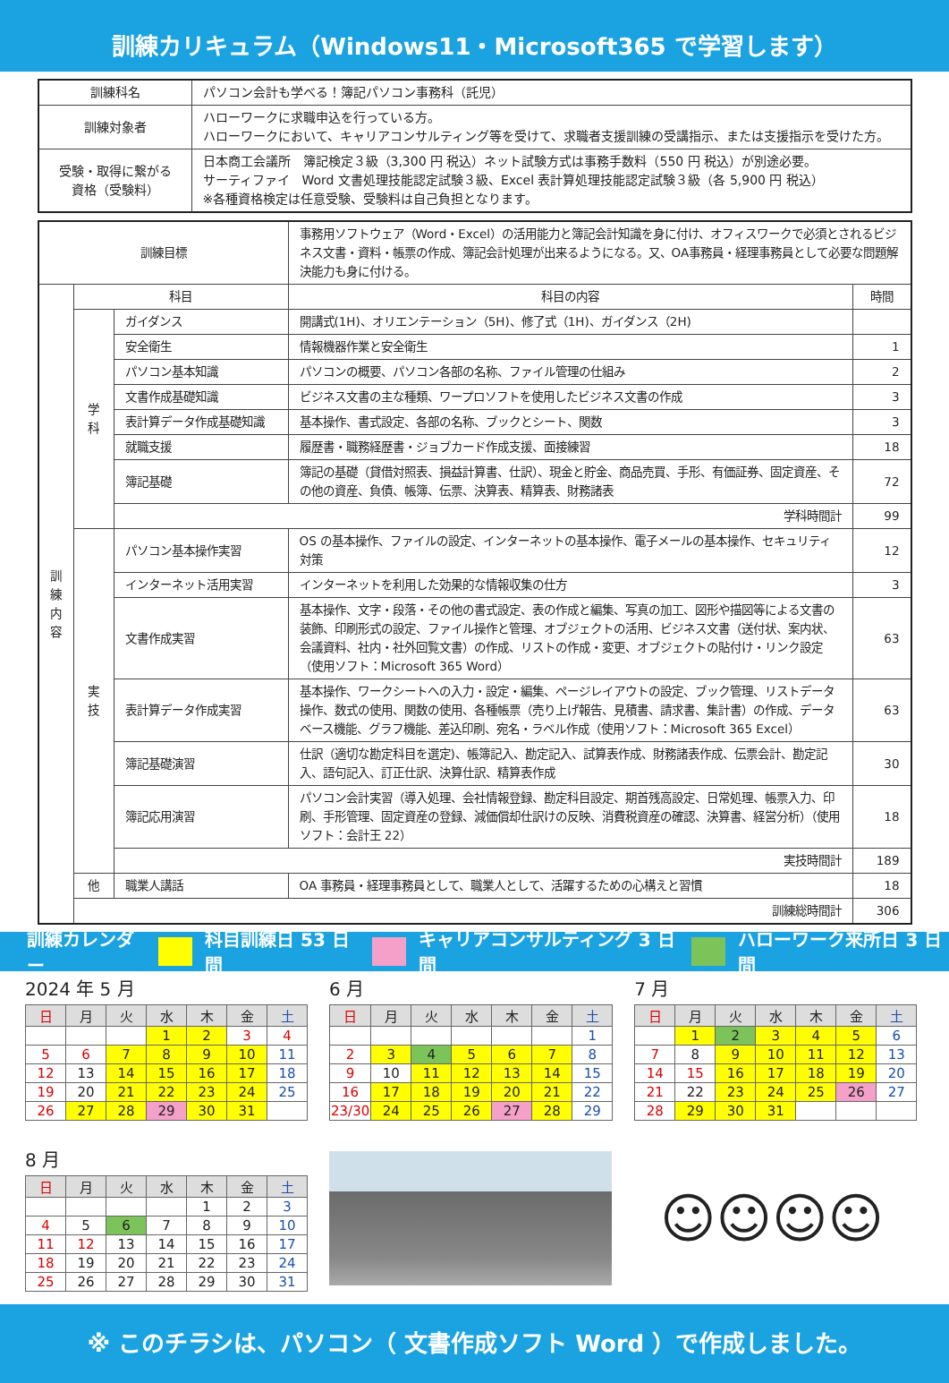訓練カリキュラム（Windows11・Microsoft365 で学習します）
| 訓練科名 | パソコン会計も学べる！簿記パソコン事務科（託児） |
| 訓練対象者 | ハローワークに求職申込を行っている方。 ハローワークにおいて、キャリアコンサルティング等を受けて、求職者支援訓練の受講指示、または支援指示を受けた方。 |
| 受験・取得に繋がる 資格（受験料） | 日本商工会議所 簿記検定３級（3,300 円 税込）ネット試験方式は事務手数料（550 円 税込）が別途必要。 サーティファイ Word 文書処理技能認定試験３級、Excel 表計算処理技能認定試験３級（各 5,900 円 税込） ※各種資格検定は任意受験、受験料は自己負担となります。 |
| 訓練目標 | | | 事務用ソフトウェア（Word・Excel）の活用能力と簿記会計知識を身に付け、オフィスワークで必須とされるビジネス文書・資料・帳票の作成、簿記会計処理が出来るようになる。又、OA事務員・経理事務員として必要な問題解決能力も身に付ける。 | |
| 訓 練 内 容 | 科目 | | 科目の内容 | 時間 |
| | 学 科 | ガイダンス | 開講式(1H)、オリエンテーション（5H)、修了式（1H)、ガイダンス（2H) | |
| | | 安全衛生 | 情報機器作業と安全衛生 | 1 |
| | | パソコン基本知識 | パソコンの概要、パソコン各部の名称、ファイル管理の仕組み | 2 |
| | | 文書作成基礎知識 | ビジネス文書の主な種類、ワープロソフトを使用したビジネス文書の作成 | 3 |
| | | 表計算データ作成基礎知識 | 基本操作、書式設定、各部の名称、ブックとシート、関数 | 3 |
| | | 就職支援 | 履歴書・職務経歴書・ジョブカード作成支援、面接練習 | 18 |
| | | 簿記基礎 | 簿記の基礎（貸借対照表、損益計算書、仕訳）、現金と貯金、商品売買、手形、有価証券、固定資産、その他の資産、負債、帳簿、伝票、決算表、精算表、財務諸表 | 72 |
| | | 学科時間計 | | 99 |
| | 実 技 | パソコン基本操作実習 | OS の基本操作、ファイルの設定、インターネットの基本操作、電子メールの基本操作、セキュリティ対策 | 12 |
| | | インターネット活用実習 | インターネットを利用した効果的な情報収集の仕方 | 3 |
| | | 文書作成実習 | 基本操作、文字・段落・その他の書式設定、表の作成と編集、写真の加工、図形や描図等による文書の装飾、印刷形式の設定、ファイル操作と管理、オブジェクトの活用、ビジネス文書（送付状、案内状、会議資料、社内・社外回覧文書）の作成、リストの作成・変更、オブジェクトの貼付け・リンク設定（使用ソフト：Microsoft 365 Word） | 63 |
| | | 表計算データ作成実習 | 基本操作、ワークシートへの入力・設定・編集、ページレイアウトの設定、ブック管理、リストデータ操作、数式の使用、関数の使用、各種帳票（売り上げ報告、見積書、請求書、集計書）の作成、データベース機能、グラフ機能、差込印刷、宛名・ラベル作成（使用ソフト：Microsoft 365 Excel） | 63 |
| | | 簿記基礎演習 | 仕訳（適切な勘定科目を選定)、帳簿記入、勘定記入、試算表作成、財務諸表作成、伝票会計、勘定記入、語句記入、訂正仕訳、決算仕訳、精算表作成 | 30 |
| | | 簿記応用演習 | パソコン会計実習（導入処理、会社情報登録、勘定科目設定、期首残高設定、日常処理、帳票入力、印刷、手形管理、固定資産の登録、減価償却仕訳けの反映、消費税資産の確認、決算書、経営分析）（使用ソフト：会計王 22） | 18 |
| | | 実技時間計 | | 189 |
| | 他 | 職業人講話 | OA 事務員・経理事務員として、職業人として、活躍するための心構えと習慣 | 18 |
| | 訓練総時間計 | | | 306 |
訓練カレンダー 科目訓練日 53 日間 キャリアコンサルティング 3 日間 ハローワーク来所日 3 日間
2024 年 5 月
| 日 | 月 | 火 | 水 | 木 | 金 | 土 |
| --- | --- | --- | --- | --- | --- | --- |
| | | | 1 | 2 | 3 | 4 |
| 5 | 6 | 7 | 8 | 9 | 10 | 11 |
| 12 | 13 | 14 | 15 | 16 | 17 | 18 |
| 19 | 20 | 21 | 22 | 23 | 24 | 25 |
| 26 | 27 | 28 | 29 | 30 | 31 | |
6 月
| 日 | 月 | 火 | 水 | 木 | 金 | 土 |
| --- | --- | --- | --- | --- | --- | --- |
| | | | | | | 1 |
| 2 | 3 | 4 | 5 | 6 | 7 | 8 |
| 9 | 10 | 11 | 12 | 13 | 14 | 15 |
| 16 | 17 | 18 | 19 | 20 | 21 | 22 |
| 23/30 | 24 | 25 | 26 | 27 | 28 | 29 |
7 月
| 日 | 月 | 火 | 水 | 木 | 金 | 土 |
| --- | --- | --- | --- | --- | --- | --- |
| | 1 | 2 | 3 | 4 | 5 | 6 |
| 7 | 8 | 9 | 10 | 11 | 12 | 13 |
| 14 | 15 | 16 | 17 | 18 | 19 | 20 |
| 21 | 22 | 23 | 24 | 25 | 26 | 27 |
| 28 | 29 | 30 | 31 | | | |
8 月
| 日 | 月 | 火 | 水 | 木 | 金 | 土 |
| --- | --- | --- | --- | --- | --- | --- |
| | | | | 1 | 2 | 3 |
| 4 | 5 | 6 | 7 | 8 | 9 | 10 |
| 11 | 12 | 13 | 14 | 15 | 16 | 17 |
| 18 | 19 | 20 | 21 | 22 | 23 | 24 |
| 25 | 26 | 27 | 28 | 29 | 30 | 31 |
☺☺☺☺
※ このチラシは、パソコン（ 文書作成ソフト Word ）で作成しました。